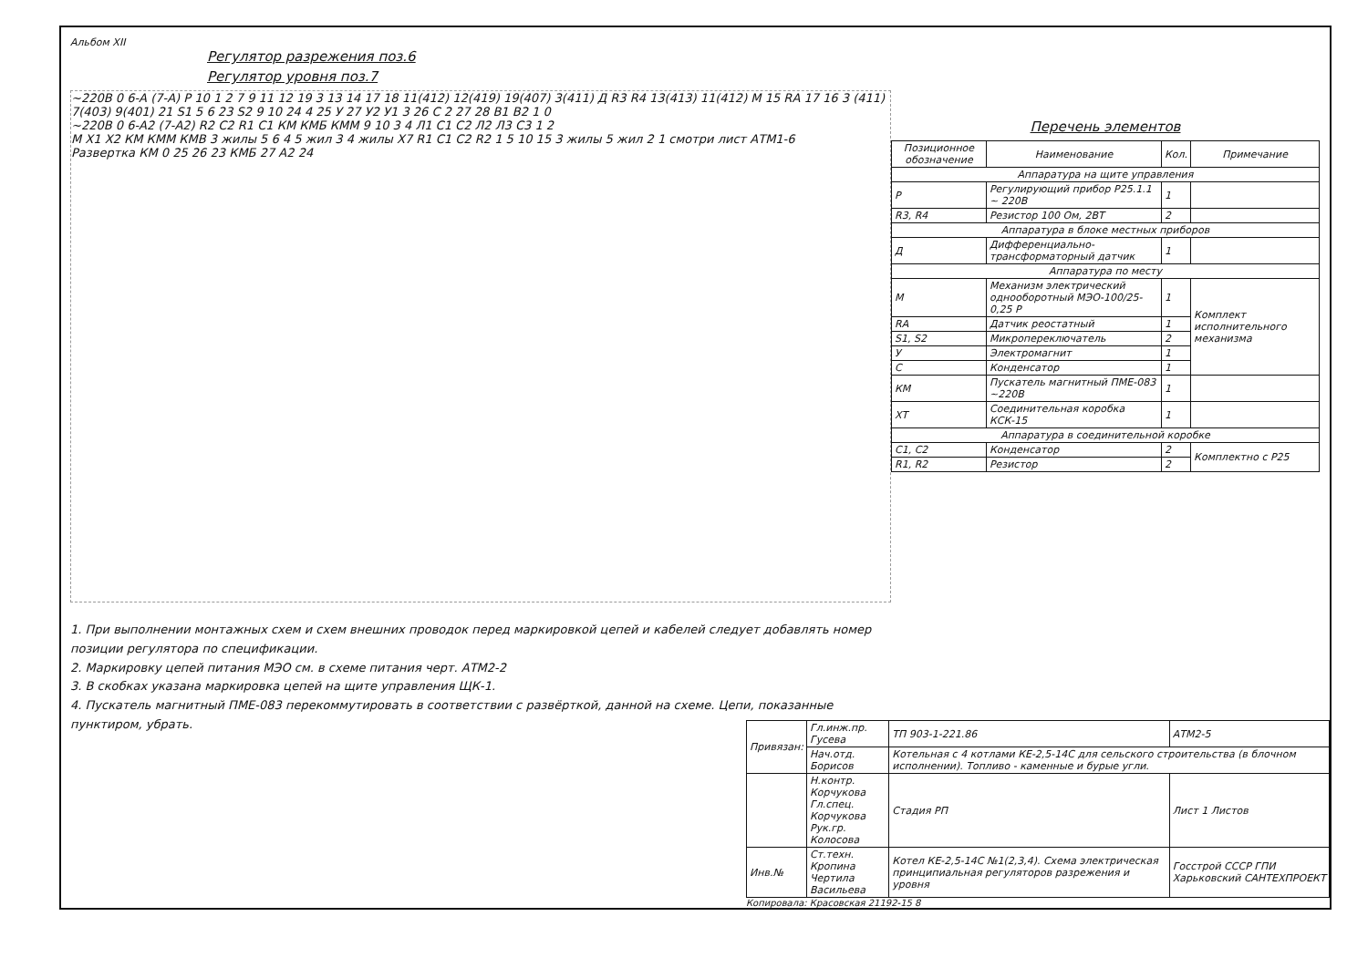Альбом XII
Регулятор разрежения поз.6
Регулятор уровня поз.7
~220В 0 6-А (7-А) Р 10 1 2 7 9 11 12 19 3 13 14 17 18 11(412) 12(419) 19(407) 3(411) Д R3 R4 13(413) 11(412) М 15 RА 17 16 3 (411) 7(403) 9(401) 21 S1 5 6 23 S2 9 10 24 4 25 У 27 У2 У1 3 26 С 2 27 28 В1 В2 1 0
~220В 0 6-А2 (7-А2) R2 С2 R1 С1 КМ КМБ КММ 9 10 3 4 Л1 С1 С2 Л2 Л3 С3 1 2
М Х1 Х2 КМ КММ КМВ 3 жилы 5 6 4 5 жил 3 4 жилы Х7 R1 С1 С2 R2 1 5 10 15 3 жилы 5 жил 2 1 смотри лист АТМ1-6
Развертка КМ 0 25 26 23 КМБ 27 А2 24
1. При выполнении монтажных схем и схем внешних проводок перед маркировкой цепей и кабелей следует добавлять номер позиции регулятора по спецификации.
2. Маркировку цепей питания МЭО см. в схеме питания черт. АТМ2-2
3. В скобках указана маркировка цепей на щите управления ЩК-1.
4. Пускатель магнитный ПМЕ-083 перекоммутировать в соответствии с развёрткой, данной на схеме. Цепи, показанные пунктиром, убрать.
Перечень элементов
| Позиционное обозначение | Наименование | Кол. | Примечание |
| --- | --- | --- | --- |
| Аппаратура на щите управления | | | |
| Р | Регулирующий прибор Р25.1.1 ~ 220В | 1 | |
| R3, R4 | Резистор 100 Ом, 2ВТ | 2 | |
| Аппаратура в блоке местных приборов | | | |
| Д | Дифференциально-трансформаторный датчик | 1 | |
| Аппаратура по месту | | | |
| М | Механизм электрический однооборотный МЭО-100/25-0,25 Р | 1 | Комплект исполнительного механизма |
| RА | Датчик реостатный | 1 | |
| S1, S2 | Микропереключатель | 2 | |
| У | Электромагнит | 1 | |
| С | Конденсатор | 1 | |
| КМ | Пускатель магнитный ПМЕ-083 ~220В | 1 | |
| ХТ | Соединительная коробка КСК-15 | 1 | |
| Аппаратура в соединительной коробке | | | |
| С1, С2 | Конденсатор | 2 | Комплектно с Р25 |
| R1, R2 | Резистор | 2 | |
| Привязан: | Гл.инж.пр. Гусева | ТП 903-1-221.86 | АТМ2-5 |
| | Нач.отд. Борисов | Котельная с 4 котлами КЕ-2,5-14С для сельского строительства (в блочном исполнении). Топливо - каменные и бурые угли. | |
| | Н.контр. Корчукова Гл.спец. Корчукова Рук.гр. Колосова | Стадия РП | Лист 1 Листов |
| Инв.№ | Ст.техн. Кропина Чертила Васильева | Котел КЕ-2,5-14С №1(2,3,4). Схема электрическая принципиальная регуляторов разрежения и уровня | Госстрой СССР ГПИ Харьковский САНТЕХПРОЕКТ |
Копировала: Красовская 21192-15 8